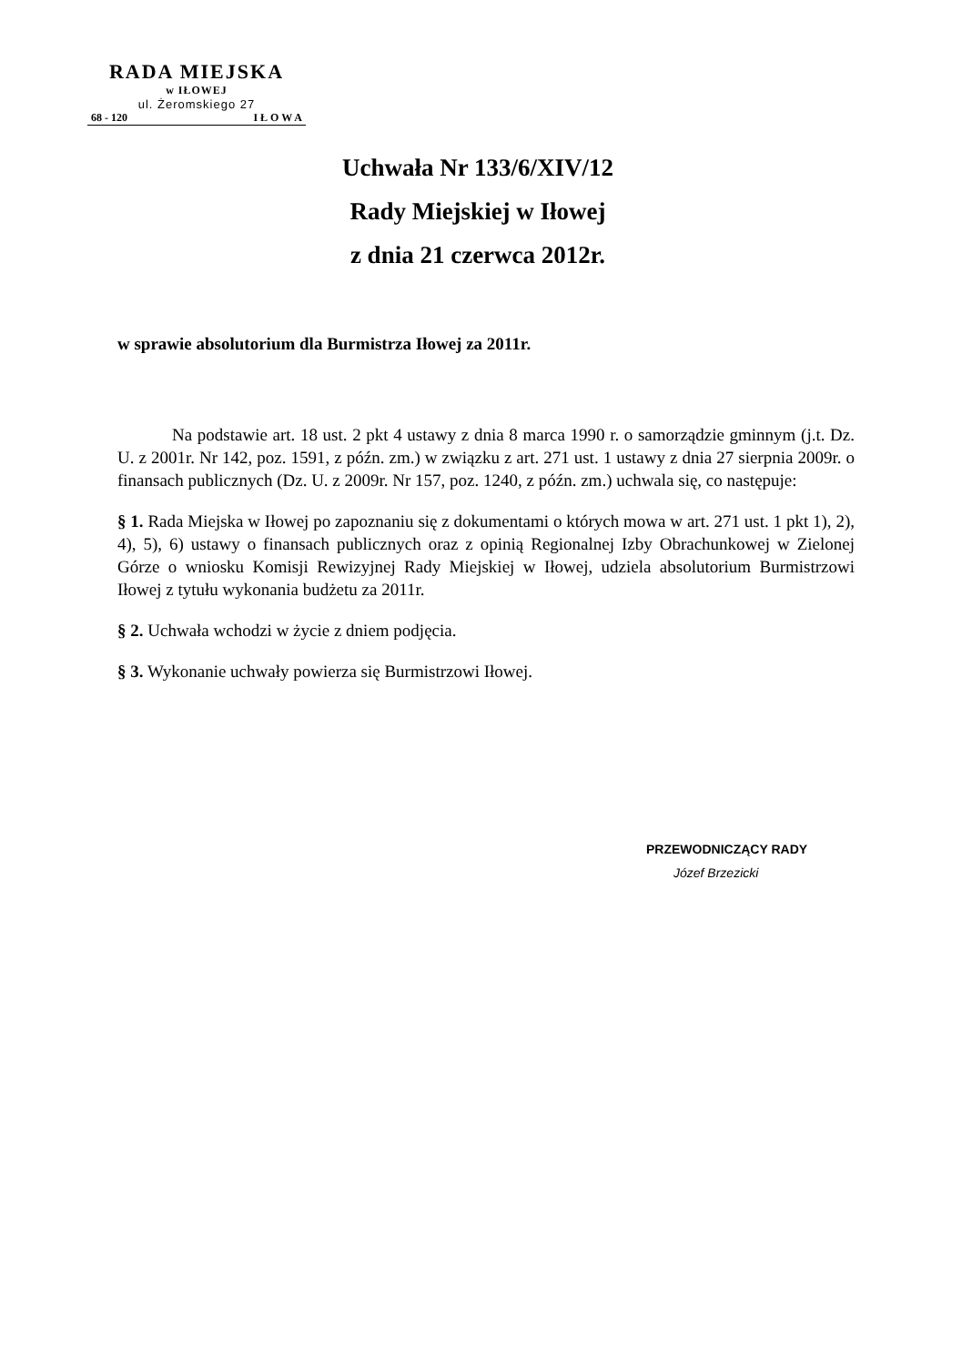RADA MIEJSKA
w IŁOWEJ
ul. Żeromskiego 27
68 - 120 I Ł O W A
Uchwała Nr 133/6/XIV/12
Rady Miejskiej w Iłowej
z dnia 21 czerwca 2012r.
w sprawie absolutorium dla Burmistrza Iłowej za 2011r.
Na podstawie art. 18 ust. 2 pkt 4 ustawy z dnia 8 marca 1990 r. o samorządzie gminnym (j.t. Dz. U. z 2001r. Nr 142, poz. 1591, z późn. zm.) w związku z art. 271 ust. 1 ustawy z dnia 27 sierpnia 2009r. o finansach publicznych (Dz. U. z 2009r. Nr 157, poz. 1240, z późn. zm.) uchwala się, co następuje:
§ 1. Rada Miejska w Iłowej po zapoznaniu się z dokumentami o których mowa w art. 271 ust. 1 pkt 1), 2), 4), 5), 6) ustawy o finansach publicznych oraz z opinią Regionalnej Izby Obrachunkowej w Zielonej Górze o wniosku Komisji Rewizyjnej Rady Miejskiej w Iłowej, udziela absolutorium Burmistrzowi Iłowej z tytułu wykonania budżetu za 2011r.
§ 2. Uchwała wchodzi w życie z dniem podjęcia.
§ 3. Wykonanie uchwały powierza się Burmistrzowi Iłowej.
PRZEWODNICZĄCY RADY
Józef Brzezicki